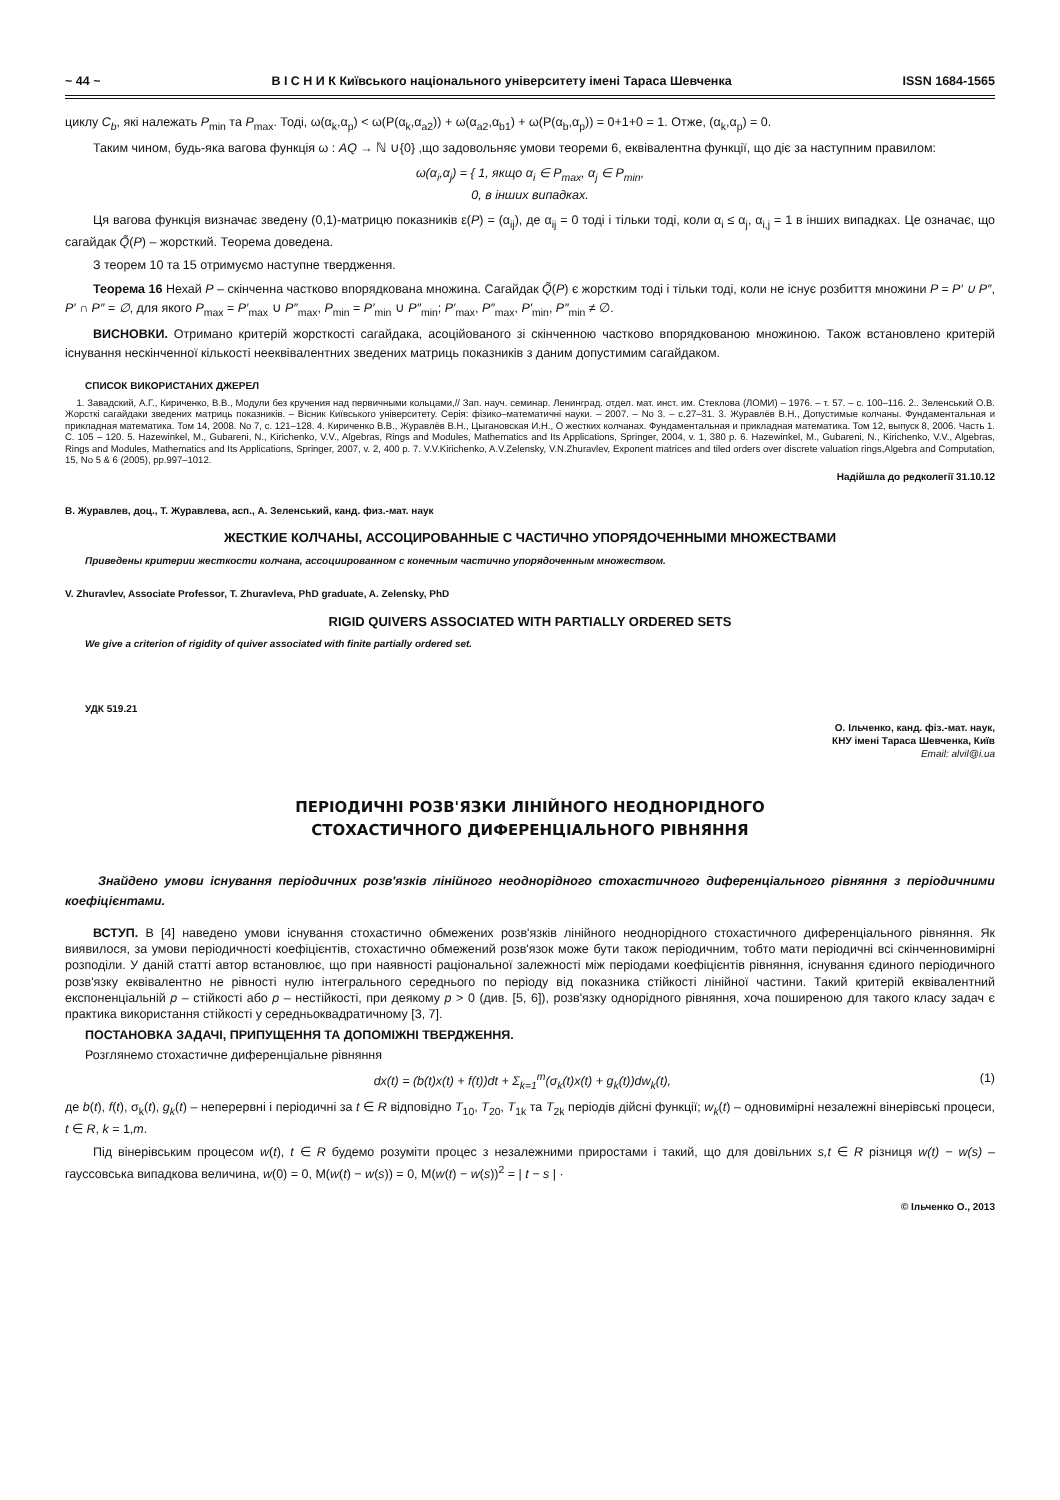~ 44 ~ В І С Н И К Київського національного університету імені Тараса Шевченка ISSN 1684-1565
циклу C<sub>b</sub>, які належать P<sub>min</sub> та P<sub>max</sub>. Тоді, ω(α<sub>k</sub>,α<sub>p</sub>) < ω(P(α<sub>k</sub>,α<sub>a2</sub>)) + ω(α<sub>a2</sub>,α<sub>b1</sub>) + ω(P(α<sub>b</sub>,α<sub>p</sub>)) = 0+1+0 = 1. Отже, (α<sub>k</sub>,α<sub>p</sub>) = 0.
Таким чином, будь-яка вагова функція ω : AQ → ℕ ∪{0} ,що задовольняє умови теореми 6, еквівалентна функції, що діє за наступним правилом:
ω(α<sub>i</sub>,α<sub>j</sub>) = { 1, якщо α<sub>i</sub> ∈ P<sub>max</sub>, α<sub>j</sub> ∈ P<sub>min</sub>,
0, в інших випадках.
Ця вагова функція визначає зведену (0,1)-матрицю показників ε(P) = (α<sub>ij</sub>), де α<sub>ij</sub> = 0 тоді і тільки тоді, коли α<sub>i</sub> ≤ α<sub>j</sub>, α<sub>i,j</sub> = 1 в інших випадках. Це означає, що сагайдак Q̃(P) – жорсткий. Теорема доведена.
З теорем 10 та 15 отримуємо наступне твердження.
Теорема 16 Нехай P – скінченна частково впорядкована множина. Сагайдак Q̃(P) є жорстким тоді і тільки тоді, коли не існує розбиття множини P = P′ ∪ P″, P′ ∩ P″ = ∅, для якого P<sub>max</sub> = P′<sub>max</sub> ∪ P″<sub>max</sub>, P<sub>min</sub> = P′<sub>min</sub> ∪ P″<sub>min</sub>; P′<sub>max</sub>, P″<sub>max</sub>, P′<sub>min</sub>, P″<sub>min</sub> ≠ ∅.
ВИСНОВКИ. Отримано критерій жорсткості сагайдака, асоційованого зі скінченною частково впорядкованою множиною. Також встановлено критерій існування нескінченної кількості нееквівалентних зведених матриць показників з даним допустимим сагайдаком.
СПИСОК ВИКОРИСТАНИХ ДЖЕРЕЛ
1. Завадский, А.Г., Кириченко, В.В., Модули без кручения над первичными кольцами,// Зап. науч. семинар. Ленинград. отдел. мат. инст. им. Стеклова (ЛОМИ) – 1976. – т. 57. – с. 100–116. 2.. Зеленський О.В. Жорсткі сагайдаки зведених матриць показників. – Вісник Київського університету. Серія: фізико–математичні науки. – 2007. – No 3. – с.27–31. 3. Журавлёв В.Н., Допустимые колчаны. Фундаментальная и прикладная математика. Том 14, 2008. No 7, с. 121–128. 4. Кириченко В.В., Журавлёв В.Н., Цыгановская И.Н., О жестких колчанах. Фундаментальная и прикладная математика. Том 12, выпуск 8, 2006. Часть 1. С. 105 – 120. 5. Hazewinkel, M., Gubareni, N., Kirichenko, V.V., Algebras, Rings and Modules, Mathematics and Its Applications, Springer, 2004, v. 1, 380 p. 6. Hazewinkel, M., Gubareni, N., Kirichenko, V.V., Algebras, Rings and Modules, Mathematics and Its Applications, Springer, 2007, v. 2, 400 p. 7. V.V.Kirichenko, A.V.Zelensky, V.N.Zhuravlev, Exponent matrices and tiled orders over discrete valuation rings,Algebra and Computation, 15, No 5 & 6 (2005), pp.997–1012.
Надійшла до редколегії 31.10.12
В. Журавлев, доц., Т. Журавлева, асп., А. Зеленський, канд. физ.-мат. наук
ЖЕСТКИЕ КОЛЧАНЫ, АССОЦИРОВАННЫЕ С ЧАСТИЧНО УПОРЯДОЧЕННЫМИ МНОЖЕСТВАМИ
Приведены критерии жесткости колчана, ассоциированном с конечным частично упорядоченным множеством.
V. Zhuravlev, Associate Professor, T. Zhuravleva, PhD graduate, A. Zelensky, PhD
RIGID QUIVERS ASSOCIATED WITH PARTIALLY ORDERED SETS
We give a criterion of rigidity of quiver associated with finite partially ordered set.
УДК 519.21
О. Ільченко, канд. фіз.-мат. наук,
КНУ імені Тараса Шевченка, Київ
Email: alvil@i.ua
ПЕРІОДИЧНІ РОЗВ'ЯЗКИ ЛІНІЙНОГО НЕОДНОРІДНОГО
СТОХАСТИЧНОГО ДИФЕРЕНЦІАЛЬНОГО РІВНЯННЯ
Знайдено умови існування періодичних розв'язків лінійного неоднорідного стохастичного диференціального рівняння з періодичними коефіцієнтами.
ВСТУП. В [4] наведено умови існування стохастично обмежених розв'язків лінійного неоднорідного стохастичного диференціального рівняння. Як виявилося, за умови періодичності коефіцієнтів, стохастично обмежений розв'язок може бути також періодичним, тобто мати періодичні всі скінченновимірні розподіли. У даній статті автор встановлює, що при наявності раціональної залежності між періодами коефіцієнтів рівняння, існування єдиного періодичного розв'язку еквівалентно не рівності нулю інтегрального середнього по періоду від показника стійкості лінійної частини. Такий критерій еквівалентний експоненціальній p – стійкості або p – нестійкості, при деякому p > 0 (див. [5, 6]), розв'язку однорідного рівняння, хоча поширеною для такого класу задач є практика використання стійкості у середньоквадратичному [3, 7].
ПОСТАНОВКА ЗАДАЧІ, ПРИПУЩЕННЯ ТА ДОПОМІЖНІ ТВЕРДЖЕННЯ.
Розглянемо стохастичне диференціальне рівняння
dx(t) = (b(t)x(t) + f(t))dt + Σ<sub>k=1</sub><sup>m</sup>(σ<sub>k</sub>(t)x(t) + g<sub>k</sub>(t))dw<sub>k</sub>(t), (1)
де b(t), f(t), σ<sub>k</sub>(t), g<sub>k</sub>(t) – неперервні і періодичні за t ∈ R відповідно T<sub>10</sub>, T<sub>20</sub>, T<sub>1k</sub> та T<sub>2k</sub> періодів дійсні функції; w<sub>k</sub>(t) – одновимірні незалежні вінерівські процеси, t ∈ R, k = 1,m.
Під вінерівським процесом w(t), t ∈ R будемо розуміти процес з незалежними приростами і такий, що для довільних s,t ∈ R різниця w(t) − w(s) – гауссовська випадкова величина, w(0) = 0, M(w(t) − w(s)) = 0, M(w(t) − w(s))<sup>2</sup> = | t − s | ·
© Ільченко О., 2013